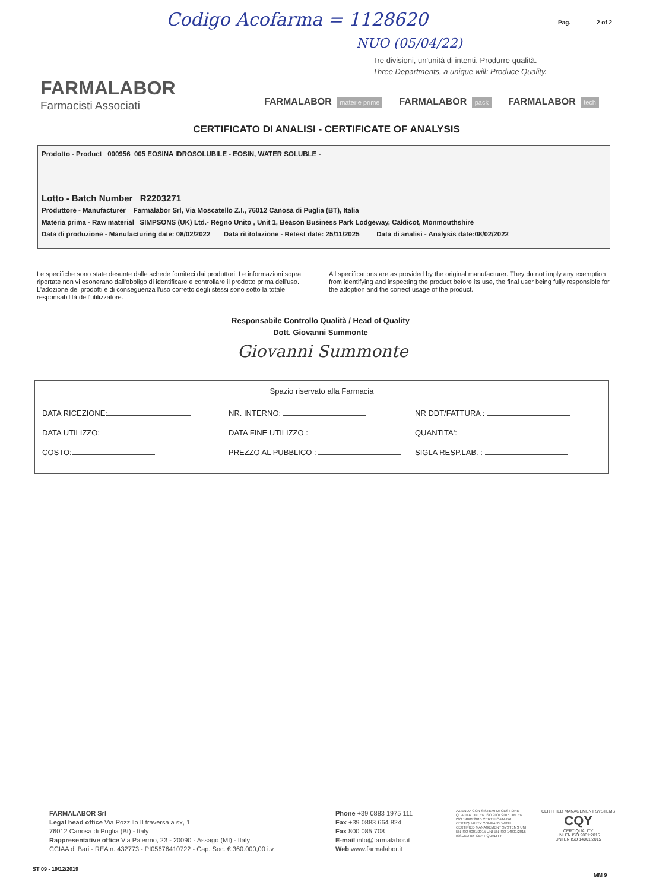Codigo Acofarma = 1128620
NUO (05/04/22)
Pag. 2 of 2
Tre divisioni, un'unità di intenti. Produrre qualità.
Three Departments, a unique will: Produce Quality.
FARMALABOR
Farmacisti Associati
FARMALABOR materie prime
FARMALABOR pack
FARMALABOR tech
CERTIFICATO DI ANALISI - CERTIFICATE OF ANALYSIS
Prodotto - Product 000956_005 EOSINA IDROSOLUBILE - EOSIN, WATER SOLUBLE -
Lotto - Batch Number R2203271
Produttore - Manufacturer Farmalabor Srl, Via Moscatello Z.I., 76012 Canosa di Puglia (BT), Italia
Materia prima - Raw material SIMPSONS (UK) Ltd.- Regno Unito , Unit 1, Beacon Business Park Lodgeway, Caldicot, Monmouthshire
Data di produzione - Manufacturing date: 08/02/2022 Data rititolazione - Retest date: 25/11/2025 Data di analisi - Analysis date:08/02/2022
Le specifiche sono state desunte dalle schede forniteci dai produttori. Le informazioni sopra riportate non vi esonerano dall'obbligo di identificare e controllare il prodotto prima dell'uso. L'adozione dei prodotti e di conseguenza l'uso corretto degli stessi sono sotto la totale responsabilità dell'utilizzatore.
All specifications are as provided by the original manufacturer. They do not imply any exemption from identifying and inspecting the product before its use, the final user being fully responsible for the adoption and the correct usage of the product.
Responsabile Controllo Qualità / Head of Quality
Dott. Giovanni Summonte
Giovanni Summonte
Spazio riservato alla Farmacia
DATA RICEZIONE:
NR. INTERNO:
NR DDT/FATTURA :
DATA UTILIZZO:
DATA FINE UTILIZZO :
QUANTITA':
COSTO:
PREZZO AL PUBBLICO :
SIGLA RESP.LAB. :
FARMALABOR Srl
Legal head office Via Pozzillo II traversa a sx, 1
76012 Canosa di Puglia (Bt) - Italy
Rappresentative office Via Palermo, 23 - 20090 - Assago (MI) - Italy
CCIAA di Bari - REA n. 432773 - PI05676410722 - Cap. Soc. € 360.000,00 i.v.
Phone +39 0883 1975 111
Fax +39 0883 664 824
Fax 800 085 708
E-mail info@farmalabor.it
Web www.farmalabor.it
AZIENDA CON SISTEMI DI GESTIONE QUALITA' UNI EN ISO 9001:2015 UNI EN ISO 14001:2015 CERTIFICATA DA CERTIQUALITY COMPANY WITH CERTIFIED MANAGEMENT SYSTEMS UNI EN ISO 9001:2015 UNI EN ISO 14001:2015 ISSUED BY CERTIQUALITY
CERTIFIED MANAGEMENT SYSTEMS
CQY
CERTIQUALITY
UNI EN ISO 9001:2015
UNI EN ISO 14001:2015
ST 09 - 19/12/2019
MM 9